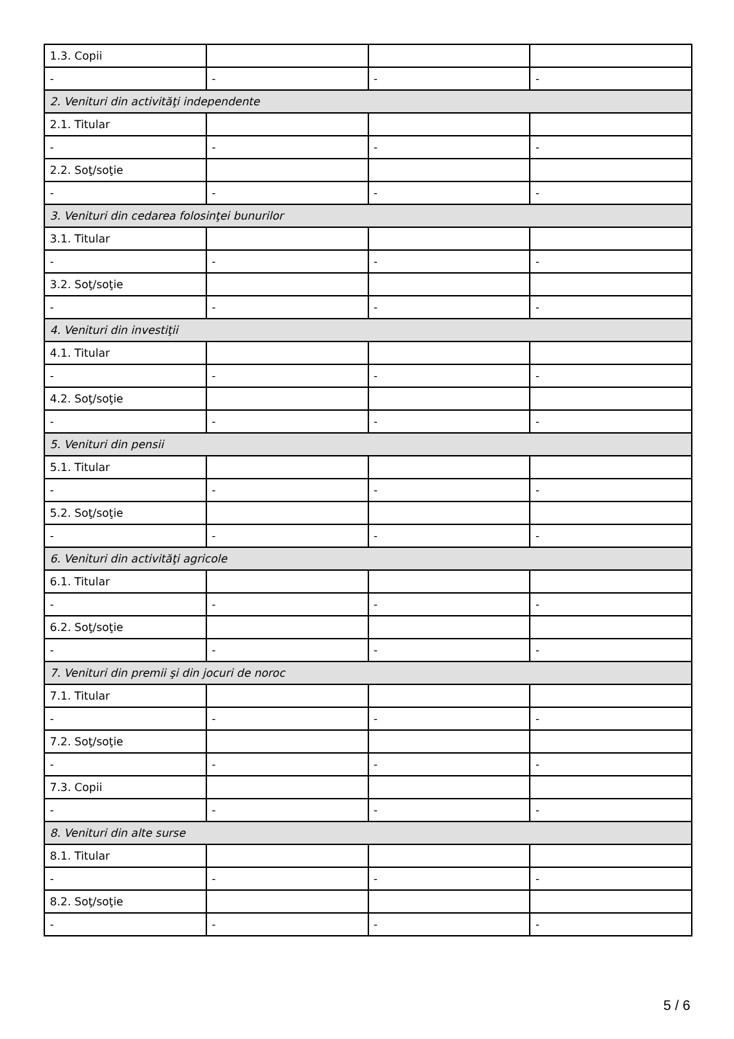| 1.3. Copii | | | |
| - | - | - | - |
| 2. Venituri din activităţi independente | | | |
| 2.1. Titular | | | |
| - | - | - | - |
| 2.2. Soţ/soţie | | | |
| - | - | - | - |
| 3. Venituri din cedarea folosinţei bunurilor | | | |
| 3.1. Titular | | | |
| - | - | - | - |
| 3.2. Soţ/soţie | | | |
| - | - | - | - |
| 4. Venituri din investiţii | | | |
| 4.1. Titular | | | |
| - | - | - | - |
| 4.2. Soţ/soţie | | | |
| - | - | - | - |
| 5. Venituri din pensii | | | |
| 5.1. Titular | | | |
| - | - | - | - |
| 5.2. Soţ/soţie | | | |
| - | - | - | - |
| 6. Venituri din activităţi agricole | | | |
| 6.1. Titular | | | |
| - | - | - | - |
| 6.2. Soţ/soţie | | | |
| - | - | - | - |
| 7. Venituri din premii şi din jocuri de noroc | | | |
| 7.1. Titular | | | |
| - | - | - | - |
| 7.2. Soţ/soţie | | | |
| - | - | - | - |
| 7.3. Copii | | | |
| - | - | - | - |
| 8. Venituri din alte surse | | | |
| 8.1. Titular | | | |
| - | - | - | - |
| 8.2. Soţ/soţie | | | |
| - | - | - | - |
5 / 6